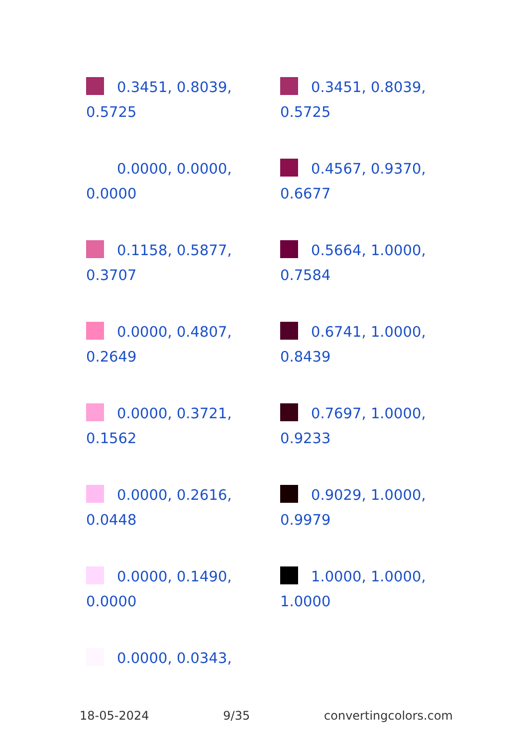0.3451, 0.8039, 0.5725
0.3451, 0.8039, 0.5725
0.0000, 0.0000, 0.0000
0.4567, 0.9370, 0.6677
0.1158, 0.5877, 0.3707
0.5664, 1.0000, 0.7584
0.0000, 0.4807, 0.2649
0.6741, 1.0000, 0.8439
0.0000, 0.3721, 0.1562
0.7697, 1.0000, 0.9233
0.0000, 0.2616, 0.0448
0.9029, 1.0000, 0.9979
0.0000, 0.1490, 0.0000
1.0000, 1.0000, 1.0000
0.0000, 0.0343,
18-05-2024 9/35 convertingcolors.com